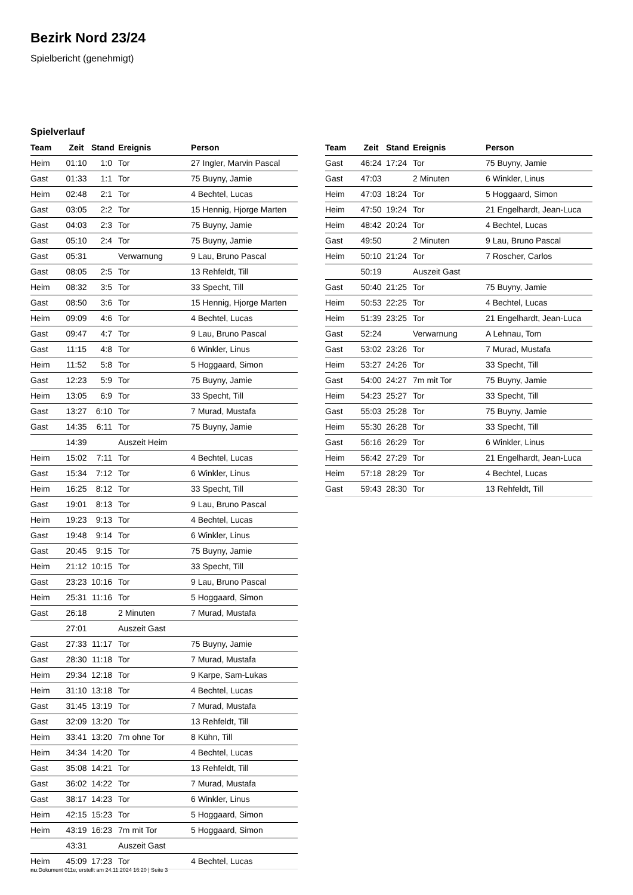Bezirk Nord 23/24
Spielbericht (genehmigt)
Spielverlauf
| Team | Zeit | Stand | Ereignis | Person |
| --- | --- | --- | --- | --- |
| Heim | 01:10 | 1:0 | Tor | 27 Ingler, Marvin Pascal |
| Gast | 01:33 | 1:1 | Tor | 75 Buyny, Jamie |
| Heim | 02:48 | 2:1 | Tor | 4 Bechtel, Lucas |
| Gast | 03:05 | 2:2 | Tor | 15 Hennig, Hjorge Marten |
| Gast | 04:03 | 2:3 | Tor | 75 Buyny, Jamie |
| Gast | 05:10 | 2:4 | Tor | 75 Buyny, Jamie |
| Gast | 05:31 | | Verwarnung | 9 Lau, Bruno Pascal |
| Gast | 08:05 | 2:5 | Tor | 13 Rehfeldt, Till |
| Heim | 08:32 | 3:5 | Tor | 33 Specht, Till |
| Gast | 08:50 | 3:6 | Tor | 15 Hennig, Hjorge Marten |
| Heim | 09:09 | 4:6 | Tor | 4 Bechtel, Lucas |
| Gast | 09:47 | 4:7 | Tor | 9 Lau, Bruno Pascal |
| Gast | 11:15 | 4:8 | Tor | 6 Winkler, Linus |
| Heim | 11:52 | 5:8 | Tor | 5 Hoggaard, Simon |
| Gast | 12:23 | 5:9 | Tor | 75 Buyny, Jamie |
| Heim | 13:05 | 6:9 | Tor | 33 Specht, Till |
| Gast | 13:27 | 6:10 | Tor | 7 Murad, Mustafa |
| Gast | 14:35 | 6:11 | Tor | 75 Buyny, Jamie |
| | 14:39 | | Auszeit Heim | |
| Heim | 15:02 | 7:11 | Tor | 4 Bechtel, Lucas |
| Gast | 15:34 | 7:12 | Tor | 6 Winkler, Linus |
| Heim | 16:25 | 8:12 | Tor | 33 Specht, Till |
| Gast | 19:01 | 8:13 | Tor | 9 Lau, Bruno Pascal |
| Heim | 19:23 | 9:13 | Tor | 4 Bechtel, Lucas |
| Gast | 19:48 | 9:14 | Tor | 6 Winkler, Linus |
| Gast | 20:45 | 9:15 | Tor | 75 Buyny, Jamie |
| Heim | 21:12 | 10:15 | Tor | 33 Specht, Till |
| Gast | 23:23 | 10:16 | Tor | 9 Lau, Bruno Pascal |
| Heim | 25:31 | 11:16 | Tor | 5 Hoggaard, Simon |
| Gast | 26:18 | | 2 Minuten | 7 Murad, Mustafa |
| | 27:01 | | Auszeit Gast | |
| Gast | 27:33 | 11:17 | Tor | 75 Buyny, Jamie |
| Gast | 28:30 | 11:18 | Tor | 7 Murad, Mustafa |
| Heim | 29:34 | 12:18 | Tor | 9 Karpe, Sam-Lukas |
| Heim | 31:10 | 13:18 | Tor | 4 Bechtel, Lucas |
| Gast | 31:45 | 13:19 | Tor | 7 Murad, Mustafa |
| Gast | 32:09 | 13:20 | Tor | 13 Rehfeldt, Till |
| Heim | 33:41 | 13:20 | 7m ohne Tor | 8 Kühn, Till |
| Heim | 34:34 | 14:20 | Tor | 4 Bechtel, Lucas |
| Gast | 35:08 | 14:21 | Tor | 13 Rehfeldt, Till |
| Gast | 36:02 | 14:22 | Tor | 7 Murad, Mustafa |
| Gast | 38:17 | 14:23 | Tor | 6 Winkler, Linus |
| Heim | 42:15 | 15:23 | Tor | 5 Hoggaard, Simon |
| Heim | 43:19 | 16:23 | 7m mit Tor | 5 Hoggaard, Simon |
| | 43:31 | | Auszeit Gast | |
| Heim | 45:09 | 17:23 | Tor | 4 Bechtel, Lucas |
| Team | Zeit | Stand | Ereignis | Person |
| --- | --- | --- | --- | --- |
| Gast | 46:24 | 17:24 | Tor | 75 Buyny, Jamie |
| Gast | 47:03 | | 2 Minuten | 6 Winkler, Linus |
| Heim | 47:03 | 18:24 | Tor | 5 Hoggaard, Simon |
| Heim | 47:50 | 19:24 | Tor | 21 Engelhardt, Jean-Luca |
| Heim | 48:42 | 20:24 | Tor | 4 Bechtel, Lucas |
| Gast | 49:50 | | 2 Minuten | 9 Lau, Bruno Pascal |
| Heim | 50:10 | 21:24 | Tor | 7 Roscher, Carlos |
| | 50:19 | | Auszeit Gast | |
| Gast | 50:40 | 21:25 | Tor | 75 Buyny, Jamie |
| Heim | 50:53 | 22:25 | Tor | 4 Bechtel, Lucas |
| Heim | 51:39 | 23:25 | Tor | 21 Engelhardt, Jean-Luca |
| Gast | 52:24 | | Verwarnung | A Lehnau, Tom |
| Gast | 53:02 | 23:26 | Tor | 7 Murad, Mustafa |
| Heim | 53:27 | 24:26 | Tor | 33 Specht, Till |
| Gast | 54:00 | 24:27 | 7m mit Tor | 75 Buyny, Jamie |
| Heim | 54:23 | 25:27 | Tor | 33 Specht, Till |
| Gast | 55:03 | 25:28 | Tor | 75 Buyny, Jamie |
| Heim | 55:30 | 26:28 | Tor | 33 Specht, Till |
| Gast | 56:16 | 26:29 | Tor | 6 Winkler, Linus |
| Heim | 56:42 | 27:29 | Tor | 21 Engelhardt, Jean-Luca |
| Heim | 57:18 | 28:29 | Tor | 4 Bechtel, Lucas |
| Gast | 59:43 | 28:30 | Tor | 13 Rehfeldt, Till |
nu.Dokument 011e, erstellt am 24.11.2024 16:20 | Seite 3